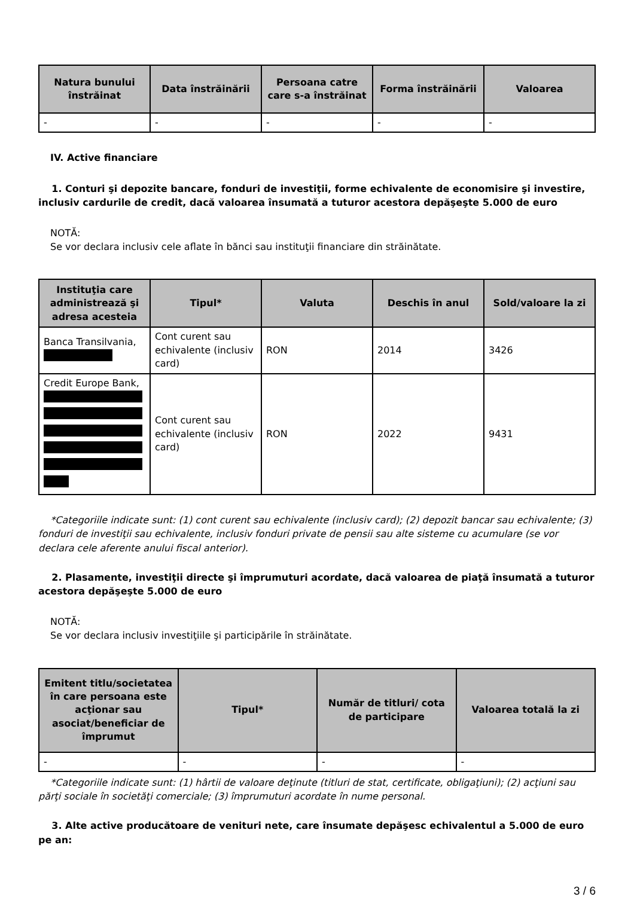| Natura bunului înstrăinat | Data înstrăinării | Persoana catre care s-a înstrăinat | Forma înstrăinării | Valoarea |
| --- | --- | --- | --- | --- |
| - | - | - | - | - |
IV. Active financiare
1. Conturi şi depozite bancare, fonduri de investiţii, forme echivalente de economisire şi investire, inclusiv cardurile de credit, dacă valoarea însumată a tuturor acestora depăşeşte 5.000 de euro
NOTĂ:
Se vor declara inclusiv cele aflate în bănci sau instituţii financiare din străinătate.
| Instituţia care administrează şi adresa acesteia | Tipul* | Valuta | Deschis în anul | Sold/valoare la zi |
| --- | --- | --- | --- | --- |
| Banca Transilvania, | Cont curent sau echivalente (inclusiv card) | RON | 2014 | 3426 |
| Credit Europe Bank, | Cont curent sau echivalente (inclusiv card) | RON | 2022 | 9431 |
*Categoriile indicate sunt: (1) cont curent sau echivalente (inclusiv card); (2) depozit bancar sau echivalente; (3) fonduri de investiţii sau echivalente, inclusiv fonduri private de pensii sau alte sisteme cu acumulare (se vor declara cele aferente anului fiscal anterior).
2. Plasamente, investiţii directe şi împrumuturi acordate, dacă valoarea de piaţă însumată a tuturor acestora depăşeşte 5.000 de euro
NOTĂ:
Se vor declara inclusiv investiţiile şi participările în străinătate.
| Emitent titlu/societatea în care persoana este acţionar sau asociat/beneficiar de împrumut | Tipul* | Număr de titluri/ cota de participare | Valoarea totală la zi |
| --- | --- | --- | --- |
| - | - | - | - |
*Categoriile indicate sunt: (1) hârtii de valoare deţinute (titluri de stat, certificate, obligaţiuni); (2) acţiuni sau părţi sociale în societăţi comerciale; (3) împrumuturi acordate în nume personal.
3. Alte active producătoare de venituri nete, care însumate depăşesc echivalentul a 5.000 de euro pe an:
3 / 6